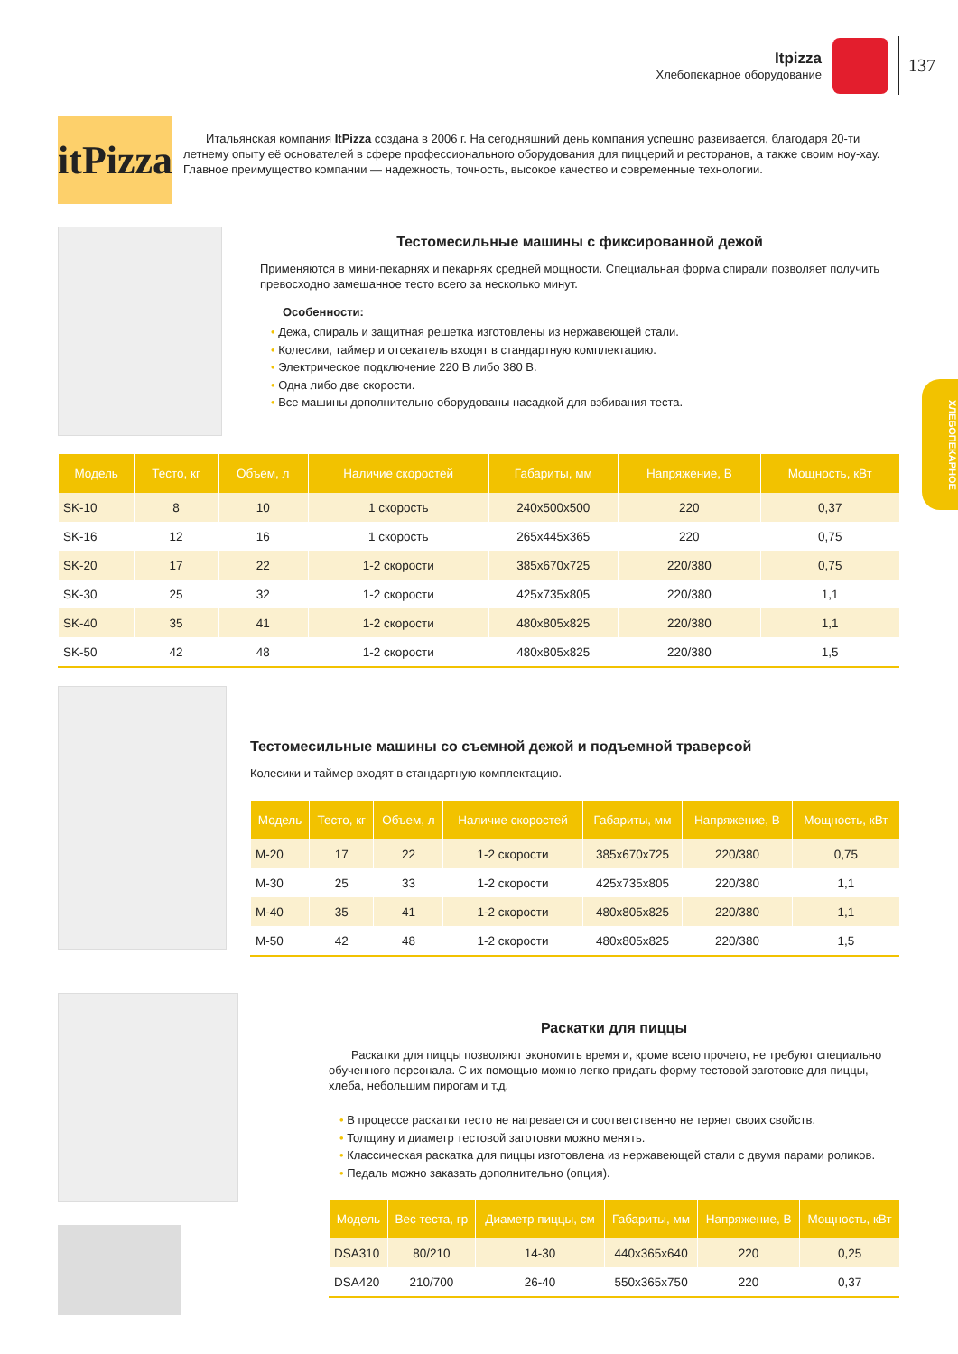Itpizza
Хлебопекарное оборудование
137
ХЛЕБОПЕКАРНОЕ
itPizza
Итальянская компания ItPizza создана в 2006 г. На сегодняшний день компания успешно развивается, благодаря 20-ти летнему опыту её основателей в сфере профессионального оборудования для пиццерий и ресторанов, а также своим ноу-хау. Главное преимущество компании — надежность, точность, высокое качество и современные технологии.
Тестомесильные машины с фиксированной дежой
Применяются в мини-пекарнях и пекарнях средней мощности. Специальная форма спирали позволяет получить превосходно замешанное тесто всего за несколько минут.
Особенности:
• Дежа, спираль и защитная решетка изготовлены из нержавеющей стали.
• Колесики, таймер и отсекатель входят в стандартную комплектацию.
• Электрическое подключение 220 В либо 380 В.
• Одна либо две скорости.
• Все машины дополнительно оборудованы насадкой для взбивания теста.
| Модель | Тесто, кг | Объем, л | Наличие скоростей | Габариты, мм | Напряжение, В | Мощность, кВт |
| --- | --- | --- | --- | --- | --- | --- |
| SK-10 | 8 | 10 | 1 скорость | 240x500x500 | 220 | 0,37 |
| SK-16 | 12 | 16 | 1 скорость | 265x445x365 | 220 | 0,75 |
| SK-20 | 17 | 22 | 1-2 скорости | 385x670x725 | 220/380 | 0,75 |
| SK-30 | 25 | 32 | 1-2 скорости | 425x735x805 | 220/380 | 1,1 |
| SK-40 | 35 | 41 | 1-2 скорости | 480x805x825 | 220/380 | 1,1 |
| SK-50 | 42 | 48 | 1-2 скорости | 480x805x825 | 220/380 | 1,5 |
Тестомесильные машины со съемной дежой и подъемной траверсой
Колесики и таймер входят в стандартную комплектацию.
| Модель | Тесто, кг | Объем, л | Наличие скоростей | Габариты, мм | Напряжение, В | Мощность, кВт |
| --- | --- | --- | --- | --- | --- | --- |
| M-20 | 17 | 22 | 1-2 скорости | 385x670x725 | 220/380 | 0,75 |
| M-30 | 25 | 33 | 1-2 скорости | 425x735x805 | 220/380 | 1,1 |
| M-40 | 35 | 41 | 1-2 скорости | 480x805x825 | 220/380 | 1,1 |
| M-50 | 42 | 48 | 1-2 скорости | 480x805x825 | 220/380 | 1,5 |
Раскатки для пиццы
Раскатки для пиццы позволяют экономить время и, кроме всего прочего, не требуют специально обученного персонала. С их помощью можно легко придать форму тестовой заготовке для пиццы, хлеба, небольшим пирогам и т.д.
• В процессе раскатки тесто не нагревается и соответственно не теряет своих свойств.
• Толщину и диаметр тестовой заготовки можно менять.
• Классическая раскатка для пиццы изготовлена из нержавеющей стали с двумя парами роликов.
• Педаль можно заказать дополнительно (опция).
| Модель | Вес теста, гр | Диаметр пиццы, см | Габариты, мм | Напряжение, В | Мощность, кВт |
| --- | --- | --- | --- | --- | --- |
| DSA310 | 80/210 | 14-30 | 440x365x640 | 220 | 0,25 |
| DSA420 | 210/700 | 26-40 | 550x365x750 | 220 | 0,37 |